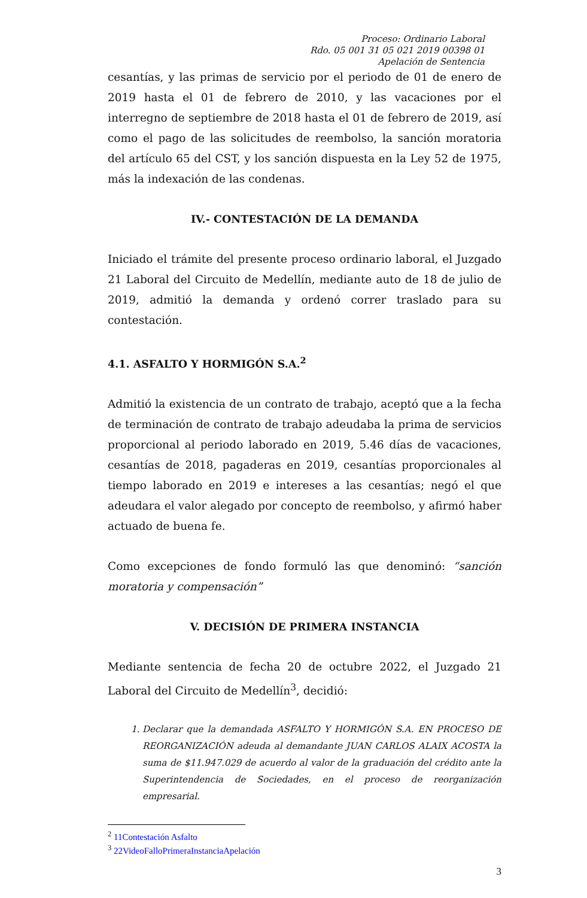Proceso: Ordinario Laboral
Rdo. 05 001 31 05 021 2019 00398 01
Apelación de Sentencia
cesantías, y las primas de servicio por el periodo de 01 de enero de 2019 hasta el 01 de febrero de 2010, y las vacaciones por el interregno de septiembre de 2018 hasta el 01 de febrero de 2019, así como el pago de las solicitudes de reembolso, la sanción moratoria del artículo 65 del CST, y los sanción dispuesta en la Ley 52 de 1975, más la indexación de las condenas.
IV.- CONTESTACIÓN DE LA DEMANDA
Iniciado el trámite del presente proceso ordinario laboral, el Juzgado 21 Laboral del Circuito de Medellín, mediante auto de 18 de julio de 2019, admitió la demanda y ordenó correr traslado para su contestación.
4.1. ASFALTO Y HORMIGÓN S.A.<sup>2</sup>
Admitió la existencia de un contrato de trabajo, aceptó que a la fecha de terminación de contrato de trabajo adeudaba la prima de servicios proporcional al periodo laborado en 2019, 5.46 días de vacaciones, cesantías de 2018, pagaderas en 2019, cesantías proporcionales al tiempo laborado en 2019 e intereses a las cesantías; negó el que adeudara el valor alegado por concepto de reembolso, y afirmó haber actuado de buena fe.
Como excepciones de fondo formuló las que denominó: “sanción moratoria y compensación”
V. DECISIÓN DE PRIMERA INSTANCIA
Mediante sentencia de fecha 20 de octubre 2022, el Juzgado 21 Laboral del Circuito de Medellín<sup>3</sup>, decidió:
1. Declarar que la demandada ASFALTO Y HORMIGÓN S.A. EN PROCESO DE REORGANIZACIÓN adeuda al demandante JUAN CARLOS ALAIX ACOSTA la suma de $11.947.029 de acuerdo al valor de la graduación del crédito ante la Superintendencia de Sociedades, en el proceso de reorganización empresarial.
<sup>2</sup> 11Contestación Asfalto
<sup>3</sup> 22VideoFalloPrimeraInstanciaApelación
3